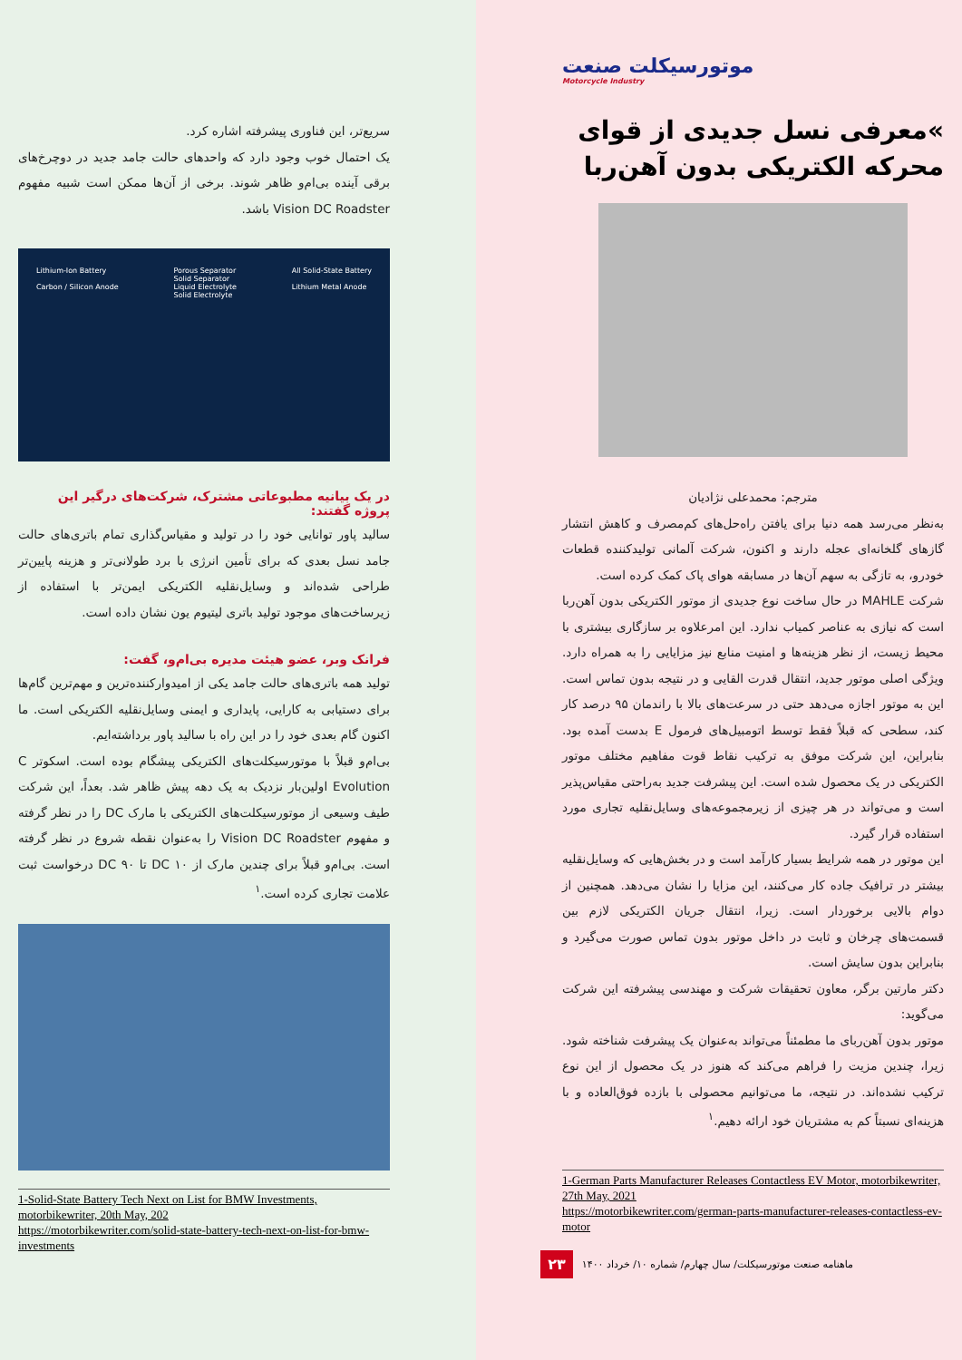موتورسیکلت صنعت
Motorcycle Industry
»معرفی نسل جدیدی از قوای محرکه الکتریکی بدون آهن‌ربا
مترجم: محمدعلی نژادیان
به‌نظر می‌رسد همه دنیا برای یافتن راه‌حل‌های کم‌مصرف و کاهش انتشار گازهای گلخانه‌ای عجله دارند و اکنون، شرکت آلمانی تولیدکننده قطعات خودرو، به تازگی به سهم آن‌ها در مسابقه هوای پاک کمک کرده است.
شرکت MAHLE در حال ساخت نوع جدیدی از موتور الکتریکی بدون آهن‌ربا است که نیازی به عناصر کمیاب ندارد. این امرعلاوه بر سازگاری بیشتری با محیط زیست، از نظر هزینه‌ها و امنیت منابع نیز مزایایی را به همراه دارد. ویژگی اصلی موتور جدید، انتقال قدرت القایی و در نتیجه بدون تماس است. این به موتور اجازه می‌دهد حتی در سرعت‌های بالا با راندمان ۹۵ درصد کار کند، سطحی که قبلاً فقط توسط اتومبیل‌های فرمول E بدست آمده بود. بنابراین، این شرکت موفق به ترکیب نقاط قوت مفاهیم مختلف موتور الکتریکی در یک محصول شده است. این پیشرفت جدید به‌راحتی مقیاس‌پذیر است و می‌تواند در هر چیزی از زیرمجموعه‌های وسایل‌نقلیه تجاری مورد استفاده قرار گیرد.
این موتور در همه شرایط بسیار کارآمد است و در بخش‌هایی که وسایل‌نقلیه بیشتر در ترافیک جاده کار می‌کنند، این مزایا را نشان می‌دهد. همچنین از دوام بالایی برخوردار است. زیرا، انتقال جریان الکتریکی لازم بین قسمت‌های چرخان و ثابت در داخل موتور بدون تماس صورت می‌گیرد و بنابراین بدون سایش است.
دکتر مارتین برگر، معاون تحقیقات شرکت و مهندسی پیشرفته این شرکت می‌گوید:
موتور بدون آهن‌ربای ما مطمئناً می‌تواند به‌عنوان یک پیشرفت شناخته شود. زیرا، چندین مزیت را فراهم می‌کند که هنوز در یک محصول از این نوع ترکیب نشده‌اند. در نتیجه، ما می‌توانیم محصولی با بازده فوق‌العاده و با هزینه‌ای نسبتاً کم به مشتریان خود ارائه دهیم.<sup>۱</sup>
1-German Parts Manufacturer Releases Contactless EV Motor, motorbikewriter, 27th May, 2021
https://motorbikewriter.com/german-parts-manufacturer-releases-contactless-ev-motor
ماهنامه صنعت موتورسیکلت/ سال چهارم/ شماره ۱۰/ خرداد ۱۴۰۰ ۲۳
سریع‌تر، این فناوری پیشرفته اشاره کرد.
یک احتمال خوب وجود دارد که واحدهای حالت جامد جدید در دوچرخ‌های برقی آینده بی‌ام‌و ظاهر شوند. برخی از آن‌ها ممکن است شبیه مفهوم Vision DC Roadster باشد.
Lithium-Ion Battery
Carbon / Silicon Anode Porous Separator
Solid Separator
Liquid Electrolyte
Solid Electrolyte All Solid-State Battery
Lithium Metal Anode
در یک بیانیه مطبوعاتی مشترک، شرکت‌های درگیر این پروژه گفتند:
سالید پاور توانایی خود را در تولید و مقیاس‌گذاری تمام باتری‌های حالت جامد نسل بعدی که برای تأمین انرژی با برد طولانی‌تر و هزینه پایین‌تر طراحی شده‌اند و وسایل‌نقلیه الکتریکی ایمن‌تر با استفاده از زیرساخت‌های موجود تولید باتری لیتیوم یون نشان داده است.
فرانک وبر، عضو هیئت مدیره بی‌ام‌و، گفت:
تولید همه باتری‌های حالت جامد یکی از امیدوارکننده‌ترین و مهم‌ترین گام‌ها برای دستیابی به کارایی، پایداری و ایمنی وسایل‌نقلیه الکتریکی است. ما اکنون گام بعدی خود را در این راه با سالید پاور برداشته‌ایم.
بی‌ام‌و قبلاً با موتورسیکلت‌های الکتریکی پیشگام بوده است. اسکوتر C Evolution اولین‌بار نزدیک به یک دهه پیش ظاهر شد. بعداً، این شرکت طیف وسیعی از موتورسیکلت‌های الکتریکی با مارک DC را در نظر گرفته و مفهوم Vision DC Roadster را به‌عنوان نقطه شروع در نظر گرفته است. بی‌ام‌و قبلاً برای چندین مارک از DC ۱۰ تا DC ۹۰ درخواست ثبت علامت تجاری کرده است.<sup>۱</sup>
1-Solid-State Battery Tech Next on List for BMW Investments, motorbikewriter, 20th May, 202
https://motorbikewriter.com/solid-state-battery-tech-next-on-list-for-bmw-investments